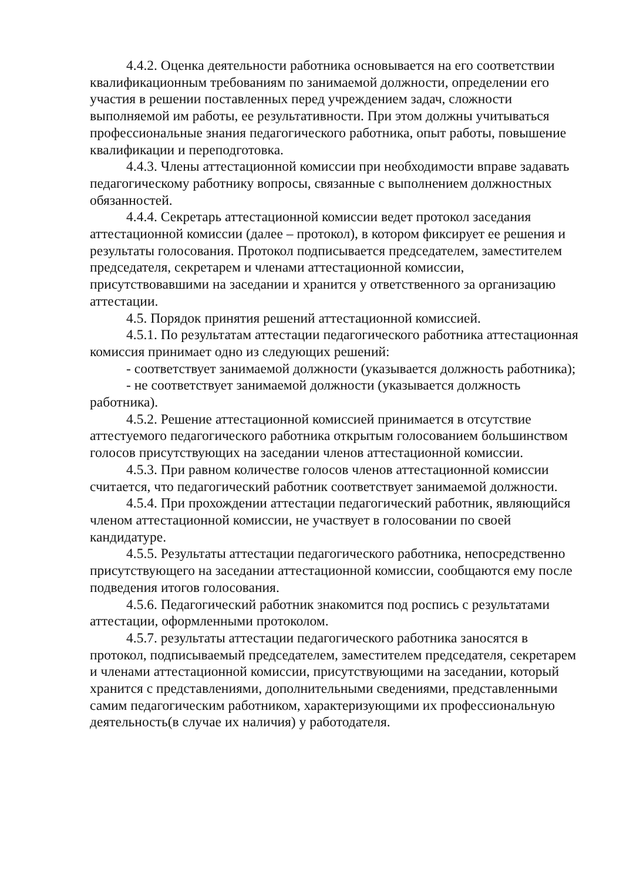4.4.2. Оценка деятельности работника основывается на его соответствии квалификационным требованиям по занимаемой должности, определении его участия в решении поставленных перед учреждением задач, сложности выполняемой им работы, ее результативности. При этом должны учитываться профессиональные знания педагогического работника, опыт работы, повышение квалификации и переподготовка.
4.4.3. Члены аттестационной комиссии при необходимости вправе задавать педагогическому работнику вопросы, связанные с выполнением должностных обязанностей.
4.4.4. Секретарь аттестационной комиссии ведет протокол заседания аттестационной комиссии (далее – протокол), в котором фиксирует ее решения и результаты голосования. Протокол подписывается председателем, заместителем председателя, секретарем и членами аттестационной комиссии, присутствовавшими на заседании и хранится у ответственного за организацию аттестации.
4.5. Порядок принятия решений аттестационной комиссией.
4.5.1. По результатам аттестации педагогического работника аттестационная комиссия принимает одно из следующих решений:
- соответствует занимаемой должности (указывается должность работника);
- не соответствует занимаемой должности (указывается должность работника).
4.5.2. Решение аттестационной комиссией принимается в отсутствие аттестуемого педагогического работника открытым голосованием большинством голосов присутствующих на заседании членов аттестационной комиссии.
4.5.3. При равном количестве голосов членов аттестационной комиссии считается, что педагогический работник соответствует занимаемой должности.
4.5.4. При прохождении аттестации педагогический работник, являющийся членом аттестационной комиссии, не участвует в голосовании по своей кандидатуре.
4.5.5. Результаты аттестации педагогического работника, непосредственно присутствующего на заседании аттестационной комиссии, сообщаются ему после подведения итогов голосования.
4.5.6. Педагогический работник знакомится под роспись с результатами аттестации, оформленными протоколом.
4.5.7. результаты аттестации педагогического работника заносятся в протокол, подписываемый председателем, заместителем председателя, секретарем и членами аттестационной комиссии, присутствующими на заседании, который хранится с представлениями, дополнительными сведениями, представленными самим педагогическим работником, характеризующими их профессиональную деятельность(в случае их наличия) у работодателя.